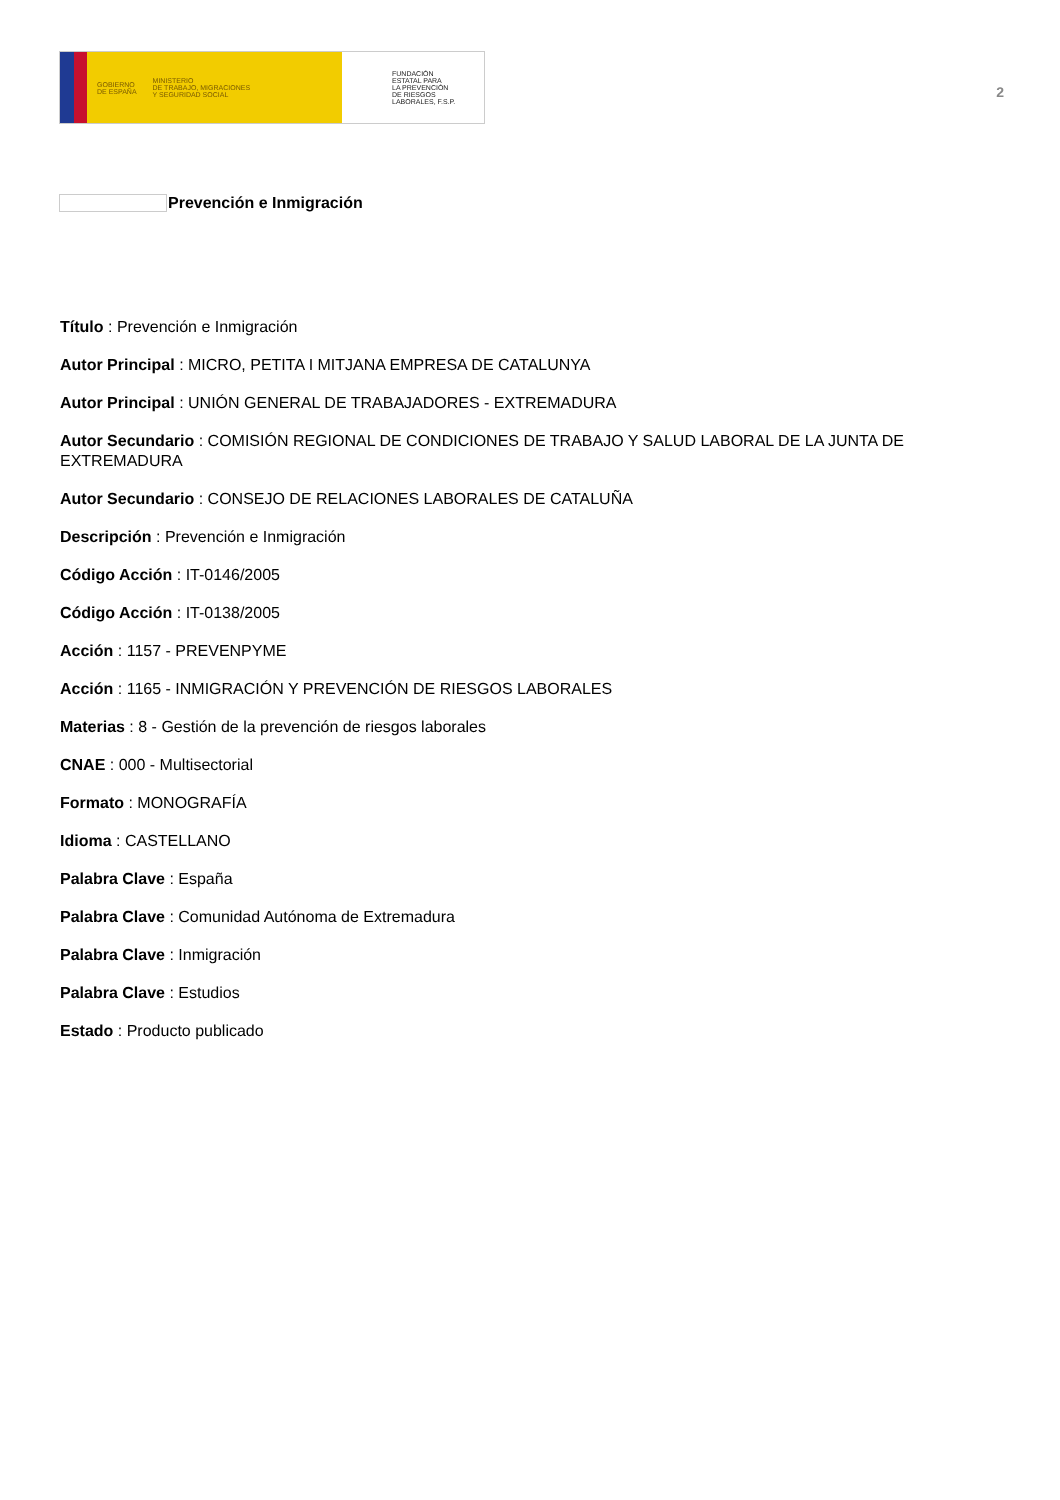GOBIERNO
DE ESPAÑA
MINISTERIO
DE TRABAJO, MIGRACIONES
Y SEGURIDAD SOCIAL
FUNDACIÓN
ESTATAL PARA
LA PREVENCIÓN
DE RIESGOS
LABORALES, F.S.P.
2
Prevención e Inmigración
Título : Prevención e Inmigración
Autor Principal : MICRO, PETITA I MITJANA EMPRESA DE CATALUNYA
Autor Principal : UNIÓN GENERAL DE TRABAJADORES - EXTREMADURA
Autor Secundario : COMISIÓN REGIONAL DE CONDICIONES DE TRABAJO Y SALUD LABORAL DE LA JUNTA DE EXTREMADURA
Autor Secundario : CONSEJO DE RELACIONES LABORALES DE CATALUÑA
Descripción : Prevención e Inmigración
Código Acción : IT-0146/2005
Código Acción : IT-0138/2005
Acción : 1157 - PREVENPYME
Acción : 1165 - INMIGRACIÓN Y PREVENCIÓN DE RIESGOS LABORALES
Materias : 8 - Gestión de la prevención de riesgos laborales
CNAE : 000 - Multisectorial
Formato : MONOGRAFÍA
Idioma : CASTELLANO
Palabra Clave : España
Palabra Clave : Comunidad Autónoma de Extremadura
Palabra Clave : Inmigración
Palabra Clave : Estudios
Estado : Producto publicado